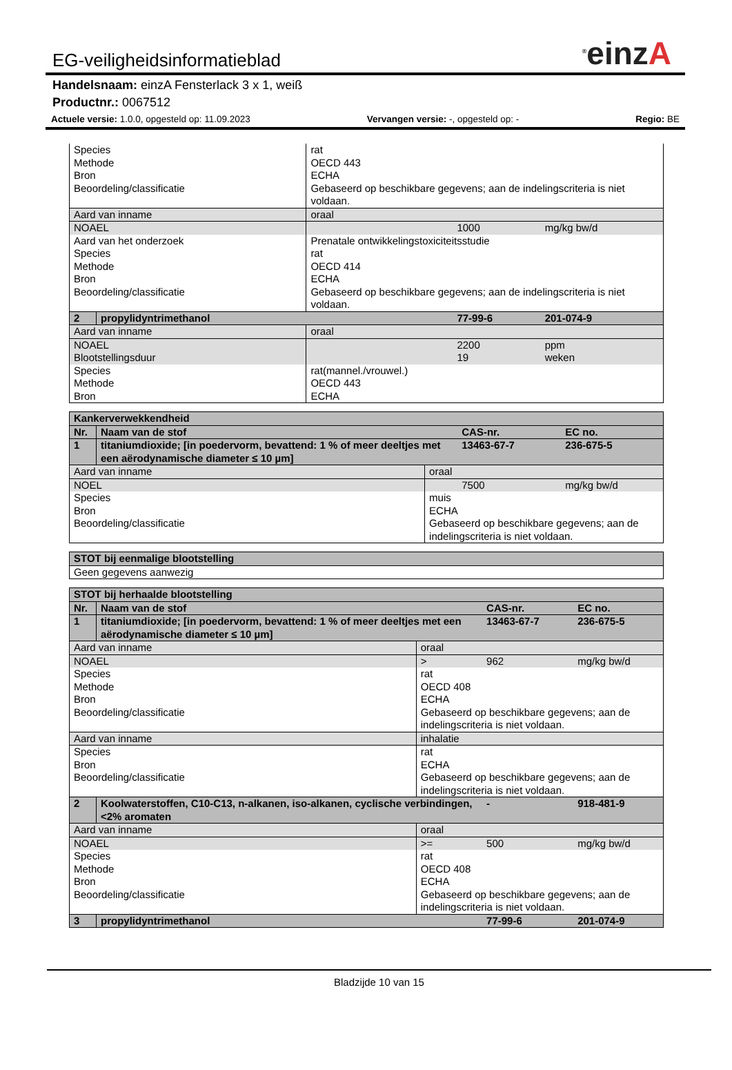<sup>®</sup>einzA
EG-veiligheidsinformatieblad
Handelsnaam: einzA Fensterlack 3 x 1, weiß
Productnr.: 0067512
Actuele versie: 1.0.0, opgesteld op: 11.09.2023 Vervangen versie: -, opgesteld op: - Regio: BE
| Species Methode Bron Beoordeling/classificatie | | rat OECD 443 ECHA Gebaseerd op beschikbare gegevens; aan de indelingscriteria is niet voldaan. | | |
| Aard van inname | | oraal | | |
| NOAEL | | | 1000 | mg/kg bw/d |
| Aard van het onderzoek Species Methode Bron Beoordeling/classificatie | | Prenatale ontwikkelingstoxiciteitsstudie rat OECD 414 ECHA Gebaseerd op beschikbare gegevens; aan de indelingscriteria is niet voldaan. | | |
| 2 | propylidyntrimethanol | | 77-99-6 | 201-074-9 |
| Aard van inname | | oraal | | |
| NOAEL Blootstellingsduur | | | 2200 19 | ppm weken |
| Species Methode Bron | | rat(mannel./vrouwel.) OECD 443 ECHA | | |
| Kankerverwekkendheid | | | | |
| Nr. | Naam van de stof | | CAS-nr. | EC no. |
| 1 | titaniumdioxide; [in poedervorm, bevattend: 1 % of meer deeltjes met een aërodynamische diameter ≤ 10 µm] | | 13463-67-7 | 236-675-5 |
| Aard van inname | | oraal | | |
| NOEL | | | 7500 | mg/kg bw/d |
| Species Bron Beoordeling/classificatie | | muis ECHA Gebaseerd op beschikbare gegevens; aan de indelingscriteria is niet voldaan. | | |
| STOT bij eenmalige blootstelling |
| Geen gegevens aanwezig |
| STOT bij herhaalde blootstelling | | | | |
| Nr. | Naam van de stof | | CAS-nr. | EC no. |
| 1 | titaniumdioxide; [in poedervorm, bevattend: 1 % of meer deeltjes met een aërodynamische diameter ≤ 10 µm] | | 13463-67-7 | 236-675-5 |
| Aard van inname | | oraal | | |
| NOAEL | | > | 962 | mg/kg bw/d |
| Species Methode Bron Beoordeling/classificatie | | rat OECD 408 ECHA Gebaseerd op beschikbare gegevens; aan de indelingscriteria is niet voldaan. | | |
| Aard van inname | | inhalatie | | |
| Species Bron Beoordeling/classificatie | | rat ECHA Gebaseerd op beschikbare gegevens; aan de indelingscriteria is niet voldaan. | | |
| 2 | Koolwaterstoffen, C10-C13, n-alkanen, iso-alkanen, cyclische verbindingen, <2% aromaten | | - | 918-481-9 |
| Aard van inname | | oraal | | |
| NOAEL | | >= | 500 | mg/kg bw/d |
| Species Methode Bron Beoordeling/classificatie | | rat OECD 408 ECHA Gebaseerd op beschikbare gegevens; aan de indelingscriteria is niet voldaan. | | |
| 3 | propylidyntrimethanol | | 77-99-6 | 201-074-9 |
Bladzijde 10 van 15